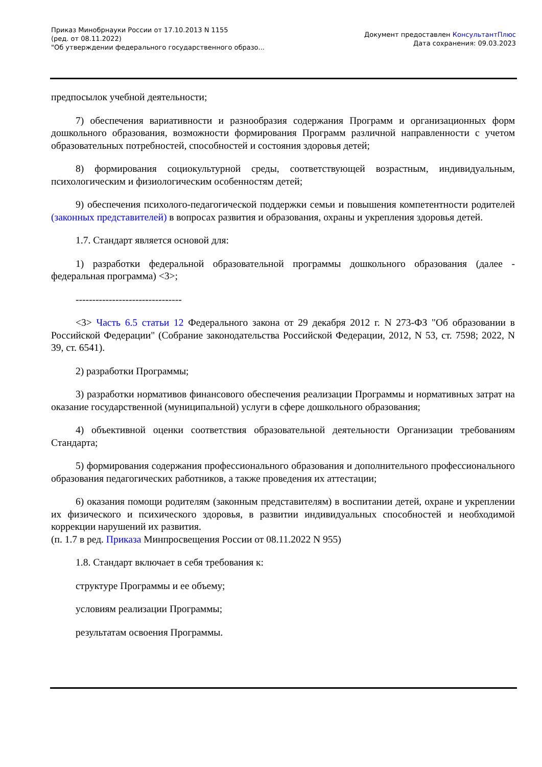Приказ Минобрнауки России от 17.10.2013 N 1155
(ред. от 08.11.2022)
"Об утверждении федерального государственного образо...
Документ предоставлен КонсультантПлюс
Дата сохранения: 09.03.2023
предпосылок учебной деятельности;
7) обеспечения вариативности и разнообразия содержания Программ и организационных форм дошкольного образования, возможности формирования Программ различной направленности с учетом образовательных потребностей, способностей и состояния здоровья детей;
8) формирования социокультурной среды, соответствующей возрастным, индивидуальным, психологическим и физиологическим особенностям детей;
9) обеспечения психолого-педагогической поддержки семьи и повышения компетентности родителей (законных представителей) в вопросах развития и образования, охраны и укрепления здоровья детей.
1.7. Стандарт является основой для:
1) разработки федеральной образовательной программы дошкольного образования (далее - федеральная программа) <3>;
--------------------------------
<3> Часть 6.5 статьи 12 Федерального закона от 29 декабря 2012 г. N 273-ФЗ "Об образовании в Российской Федерации" (Собрание законодательства Российской Федерации, 2012, N 53, ст. 7598; 2022, N 39, ст. 6541).
2) разработки Программы;
3) разработки нормативов финансового обеспечения реализации Программы и нормативных затрат на оказание государственной (муниципальной) услуги в сфере дошкольного образования;
4) объективной оценки соответствия образовательной деятельности Организации требованиям Стандарта;
5) формирования содержания профессионального образования и дополнительного профессионального образования педагогических работников, а также проведения их аттестации;
6) оказания помощи родителям (законным представителям) в воспитании детей, охране и укреплении их физического и психического здоровья, в развитии индивидуальных способностей и необходимой коррекции нарушений их развития.
(п. 1.7 в ред. Приказа Минпросвещения России от 08.11.2022 N 955)
1.8. Стандарт включает в себя требования к:
структуре Программы и ее объему;
условиям реализации Программы;
результатам освоения Программы.